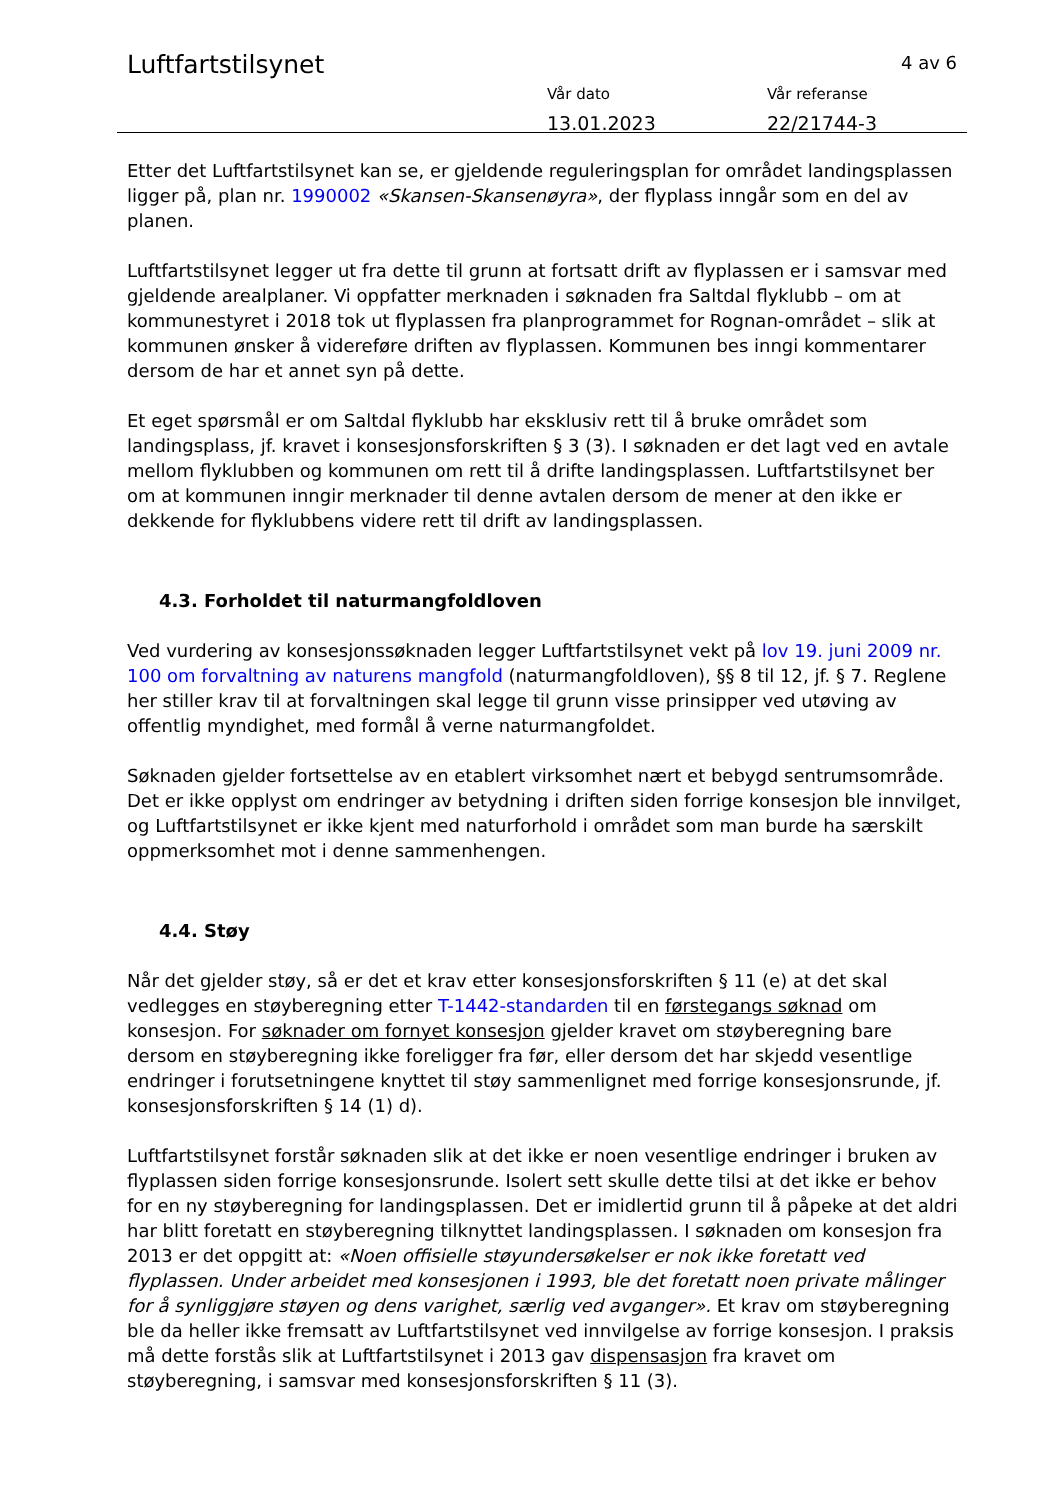Luftfartstilsynet 4 av 6
Vår dato
13.01.2023
Vår referanse
22/21744-3
Etter det Luftfartstilsynet kan se, er gjeldende reguleringsplan for området landingsplassen ligger på, plan nr. 1990002 «Skansen-Skansenøyra», der flyplass inngår som en del av planen.
Luftfartstilsynet legger ut fra dette til grunn at fortsatt drift av flyplassen er i samsvar med gjeldende arealplaner. Vi oppfatter merknaden i søknaden fra Saltdal flyklubb – om at kommunestyret i 2018 tok ut flyplassen fra planprogrammet for Rognan-området – slik at kommunen ønsker å videreføre driften av flyplassen. Kommunen bes inngi kommentarer dersom de har et annet syn på dette.
Et eget spørsmål er om Saltdal flyklubb har eksklusiv rett til å bruke området som landingsplass, jf. kravet i konsesjonsforskriften § 3 (3). I søknaden er det lagt ved en avtale mellom flyklubben og kommunen om rett til å drifte landingsplassen. Luftfartstilsynet ber om at kommunen inngir merknader til denne avtalen dersom de mener at den ikke er dekkende for flyklubbens videre rett til drift av landingsplassen.
4.3. Forholdet til naturmangfoldloven
Ved vurdering av konsesjonssøknaden legger Luftfartstilsynet vekt på lov 19. juni 2009 nr. 100 om forvaltning av naturens mangfold (naturmangfoldloven), §§ 8 til 12, jf. § 7. Reglene her stiller krav til at forvaltningen skal legge til grunn visse prinsipper ved utøving av offentlig myndighet, med formål å verne naturmangfoldet.
Søknaden gjelder fortsettelse av en etablert virksomhet nært et bebygd sentrumsområde. Det er ikke opplyst om endringer av betydning i driften siden forrige konsesjon ble innvilget, og Luftfartstilsynet er ikke kjent med naturforhold i området som man burde ha særskilt oppmerksomhet mot i denne sammenhengen.
4.4. Støy
Når det gjelder støy, så er det et krav etter konsesjonsforskriften § 11 (e) at det skal vedlegges en støyberegning etter T-1442-standarden til en førstegangs søknad om konsesjon. For søknader om fornyet konsesjon gjelder kravet om støyberegning bare dersom en støyberegning ikke foreligger fra før, eller dersom det har skjedd vesentlige endringer i forutsetningene knyttet til støy sammenlignet med forrige konsesjonsrunde, jf. konsesjonsforskriften § 14 (1) d).
Luftfartstilsynet forstår søknaden slik at det ikke er noen vesentlige endringer i bruken av flyplassen siden forrige konsesjonsrunde. Isolert sett skulle dette tilsi at det ikke er behov for en ny støyberegning for landingsplassen. Det er imidlertid grunn til å påpeke at det aldri har blitt foretatt en støyberegning tilknyttet landingsplassen. I søknaden om konsesjon fra 2013 er det oppgitt at: «Noen offisielle støyundersøkelser er nok ikke foretatt ved flyplassen. Under arbeidet med konsesjonen i 1993, ble det foretatt noen private målinger for å synliggjøre støyen og dens varighet, særlig ved avganger». Et krav om støyberegning ble da heller ikke fremsatt av Luftfartstilsynet ved innvilgelse av forrige konsesjon. I praksis må dette forstås slik at Luftfartstilsynet i 2013 gav dispensasjon fra kravet om støyberegning, i samsvar med konsesjonsforskriften § 11 (3).